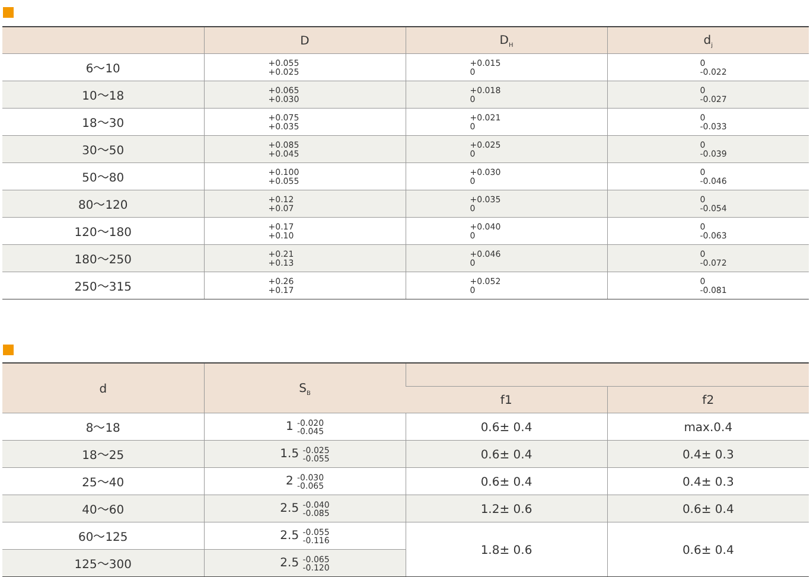| | D | D<sub>H</sub> | d<sub>j</sub> |
| --- | --- | --- | --- |
| 6～10 | +0.055 +0.025 | +0.015 0 | 0 -0.022 |
| 10～18 | +0.065 +0.030 | +0.018 0 | 0 -0.027 |
| 18～30 | +0.075 +0.035 | +0.021 0 | 0 -0.033 |
| 30～50 | +0.085 +0.045 | +0.025 0 | 0 -0.039 |
| 50～80 | +0.100 +0.055 | +0.030 0 | 0 -0.046 |
| 80～120 | +0.12 +0.07 | +0.035 0 | 0 -0.054 |
| 120～180 | +0.17 +0.10 | +0.040 0 | 0 -0.063 |
| 180～250 | +0.21 +0.13 | +0.046 0 | 0 -0.072 |
| 250～315 | +0.26 +0.17 | +0.052 0 | 0 -0.081 |
| d | S<sub>B</sub> | | |
| --- | --- | --- | --- |
| | | f1 | f2 |
| 8～18 | 1 -0.020 -0.045 | 0.6± 0.4 | max.0.4 |
| 18～25 | 1.5 -0.025 -0.055 | 0.6± 0.4 | 0.4± 0.3 |
| 25～40 | 2 -0.030 -0.065 | 0.6± 0.4 | 0.4± 0.3 |
| 40～60 | 2.5 -0.040 -0.085 | 1.2± 0.6 | 0.6± 0.4 |
| 60～125 | 2.5 -0.055 -0.116 | 1.8± 0.6 | 0.6± 0.4 |
| 125～300 | 2.5 -0.065 -0.120 | | |